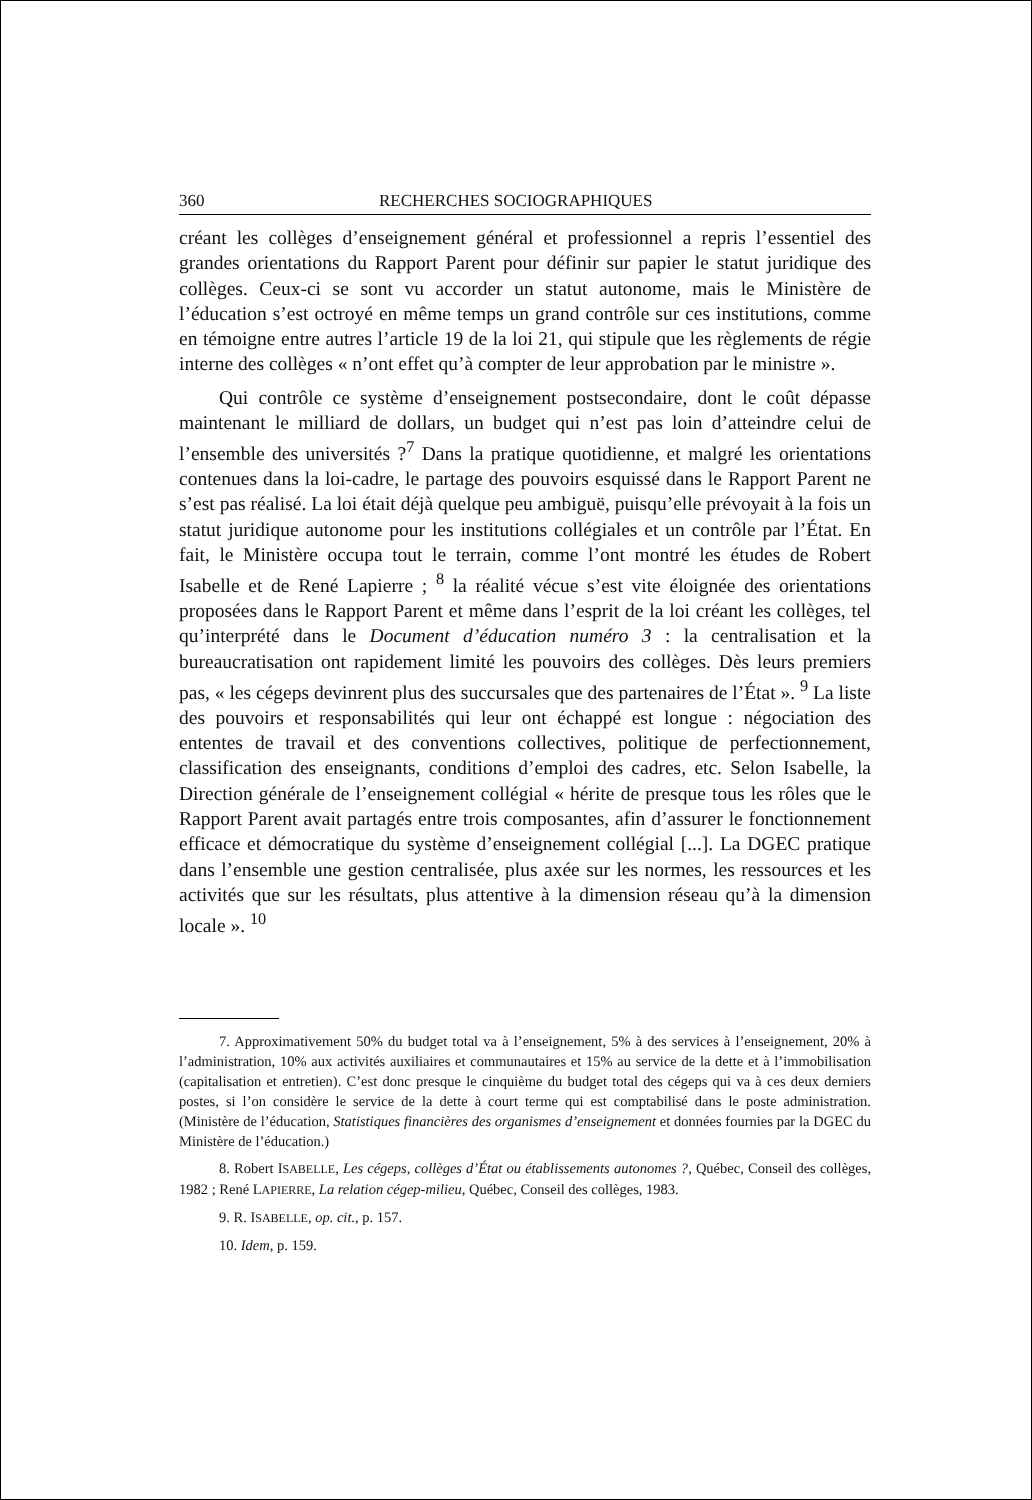360 RECHERCHES SOCIOGRAPHIQUES
créant les collèges d’enseignement général et professionnel a repris l’essentiel des grandes orientations du Rapport Parent pour définir sur papier le statut juridique des collèges. Ceux-ci se sont vu accorder un statut autonome, mais le Ministère de l’éducation s’est octroyé en même temps un grand contrôle sur ces institutions, comme en témoigne entre autres l’article 19 de la loi 21, qui stipule que les règlements de régie interne des collèges « n’ont effet qu’à compter de leur approbation par le ministre ».
Qui contrôle ce système d’enseignement postsecondaire, dont le coût dépasse maintenant le milliard de dollars, un budget qui n’est pas loin d’atteindre celui de l’ensemble des universités ?<sup>7</sup> Dans la pratique quotidienne, et malgré les orientations contenues dans la loi-cadre, le partage des pouvoirs esquissé dans le Rapport Parent ne s’est pas réalisé. La loi était déjà quelque peu ambiguë, puisqu’elle prévoyait à la fois un statut juridique autonome pour les institutions collégiales et un contrôle par l’État. En fait, le Ministère occupa tout le terrain, comme l’ont montré les études de Robert Isabelle et de René Lapierre ; <sup>8</sup> la réalité vécue s’est vite éloignée des orientations proposées dans le Rapport Parent et même dans l’esprit de la loi créant les collèges, tel qu’interprété dans le Document d’éducation numéro 3 : la centralisation et la bureaucratisation ont rapidement limité les pouvoirs des collèges. Dès leurs premiers pas, « les cégeps devinrent plus des succursales que des partenaires de l’État ». <sup>9</sup> La liste des pouvoirs et responsabilités qui leur ont échappé est longue : négociation des ententes de travail et des conventions collectives, politique de perfectionnement, classification des enseignants, conditions d’emploi des cadres, etc. Selon Isabelle, la Direction générale de l’enseignement collégial « hérite de presque tous les rôles que le Rapport Parent avait partagés entre trois composantes, afin d’assurer le fonctionnement efficace et démocratique du système d’enseignement collégial [...]. La DGEC pratique dans l’ensemble une gestion centralisée, plus axée sur les normes, les ressources et les activités que sur les résultats, plus attentive à la dimension réseau qu’à la dimension locale ». <sup>10</sup>
7. Approximativement 50% du budget total va à l’enseignement, 5% à des services à l’enseignement, 20% à l’administration, 10% aux activités auxiliaires et communautaires et 15% au service de la dette et à l’immobilisation (capitalisation et entretien). C’est donc presque le cinquième du budget total des cégeps qui va à ces deux derniers postes, si l’on considère le service de la dette à court terme qui est comptabilisé dans le poste administration. (Ministère de l’éducation, Statistiques financières des organismes d’enseignement et données fournies par la DGEC du Ministère de l’éducation.)
8. Robert ISABELLE, Les cégeps, collèges d’État ou établissements autonomes ?, Québec, Conseil des collèges, 1982 ; René LAPIERRE, La relation cégep-milieu, Québec, Conseil des collèges, 1983.
9. R. ISABELLE, op. cit., p. 157.
10. Idem, p. 159.